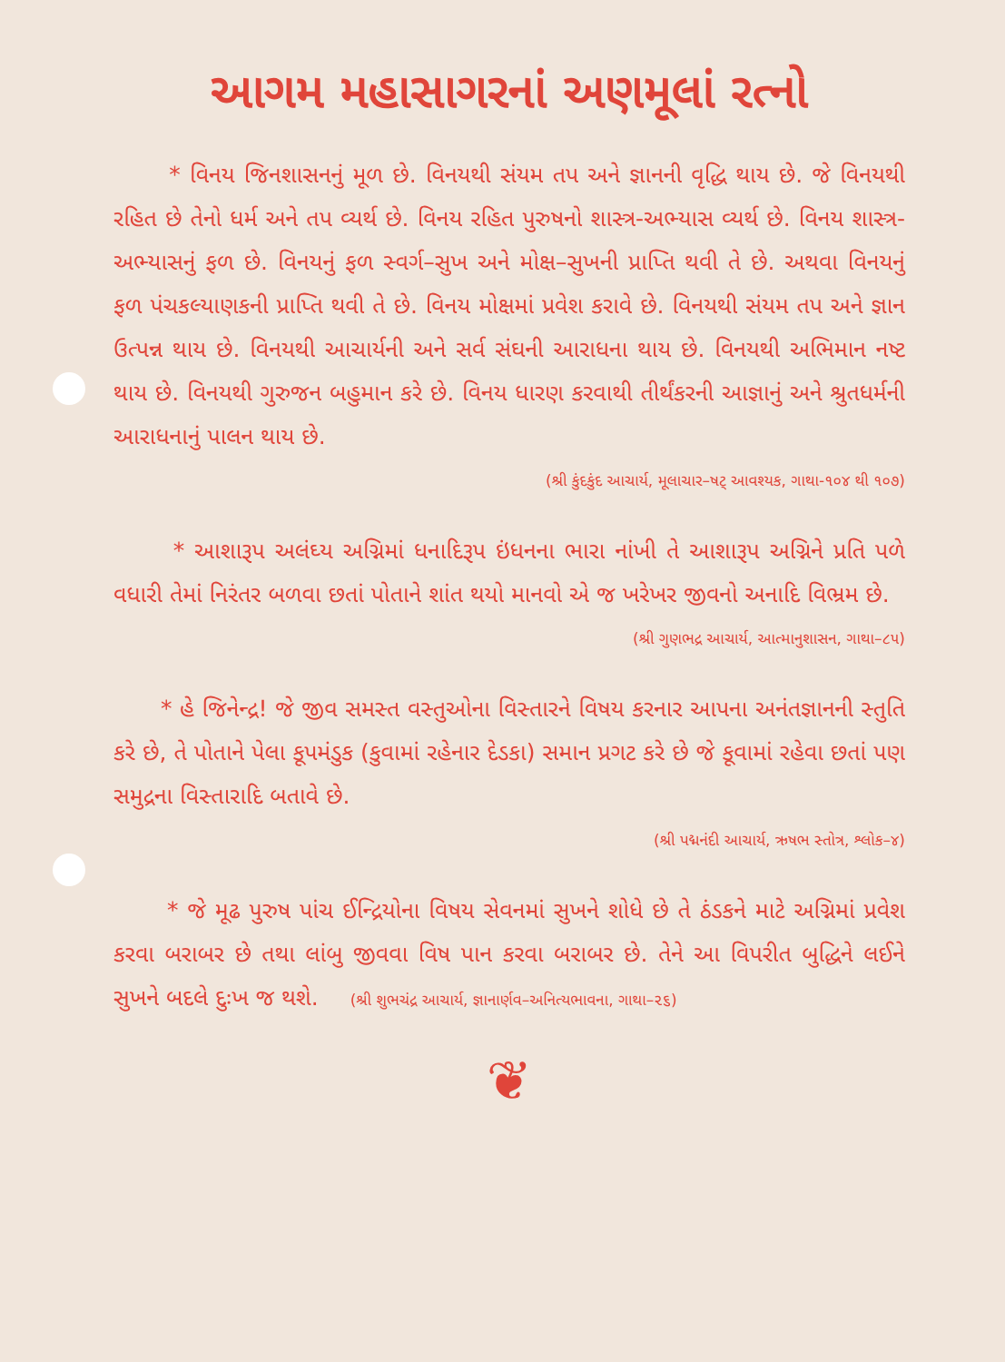આગમ મહાસાગરનાં અણમૂલાં રત્નો
* વિનય જિનશાસનનું મૂળ છે. વિનયથી સંયમ તપ અને જ્ઞાનની વૃદ્ધિ થાય છે. જે વિનયથી રહિત છે તેનો ધર્મ અને તપ વ્યર્થ છે. વિનય રહિત પુરુષનો શાસ્ત્ર-અભ્યાસ વ્યર્થ છે. વિનય શાસ્ત્ર-અભ્યાસનું ફળ છે. વિનયનું ફળ સ્વર્ગ–સુખ અને મોક્ષ–સુખની પ્રાપ્તિ થવી તે છે. અથવા વિનયનું ફળ પંચકલ્યાણકની પ્રાપ્તિ થવી તે છે. વિનય મોક્ષમાં પ્રવેશ કરાવે છે. વિનયથી સંયમ તપ અને જ્ઞાન ઉત્પન્ન થાય છે. વિનયથી આચાર્યની અને સર્વ સંઘની આરાધના થાય છે. વિનયથી અભિમાન નષ્ટ થાય છે. વિનયથી ગુરુજન બહુમાન કરે છે. વિનય ધારણ કરવાથી તીર્થંકરની આજ્ઞાનું અને શ્રુતધર્મની આરાધનાનું પાલન થાય છે.
(શ્રી કુંદકુંદ આચાર્ય, મૂલાચાર–ષટ્ આવશ્યક, ગાથા-૧૦૪ થી ૧૦૭)
* આશારૂપ અલંઘ્ય અગ્નિમાં ધનાદિરૂપ ઇંધનના ભારા નાંખી તે આશારૂપ અગ્નિને પ્રતિ પળે વધારી તેમાં નિરંતર બળવા છતાં પોતાને શાંત થયો માનવો એ જ ખરેખર જીવનો અનાદિ વિભ્રમ છે.
(શ્રી ગુણભદ્ર આચાર્ય, આત્માનુશાસન, ગાથા–૮૫)
* હે જિનેન્દ્ર! જે જીવ સમસ્ત વસ્તુઓના વિસ્તારને વિષય કરનાર આપના અનંતજ્ઞાનની સ્તુતિ કરે છે, તે પોતાને પેલા કૂપમંડુક (કુવામાં રહેનાર દેડકા) સમાન પ્રગટ કરે છે જે કૂવામાં રહેવા છતાં પણ સમુદ્રના વિસ્તારાદિ બતાવે છે.
(શ્રી પદ્મનંદી આચાર્ય, ઋષભ સ્તોત્ર, શ્લોક–૪)
* જે મૂઢ પુરુષ પાંચ ઈન્દ્રિયોના વિષય સેવનમાં સુખને શોધે છે તે ઠંડકને માટે અગ્નિમાં પ્રવેશ કરવા બરાબર છે તથા લાંબુ જીવવા વિષ પાન કરવા બરાબર છે. તેને આ વિપરીત બુદ્ધિને લઈને સુખને બદલે દુઃખ જ થશે. (શ્રી શુભચંદ્ર આચાર્ય, જ્ઞાનાર્ણવ–અનિત્યભાવના, ગાથા–૨૬)
❦